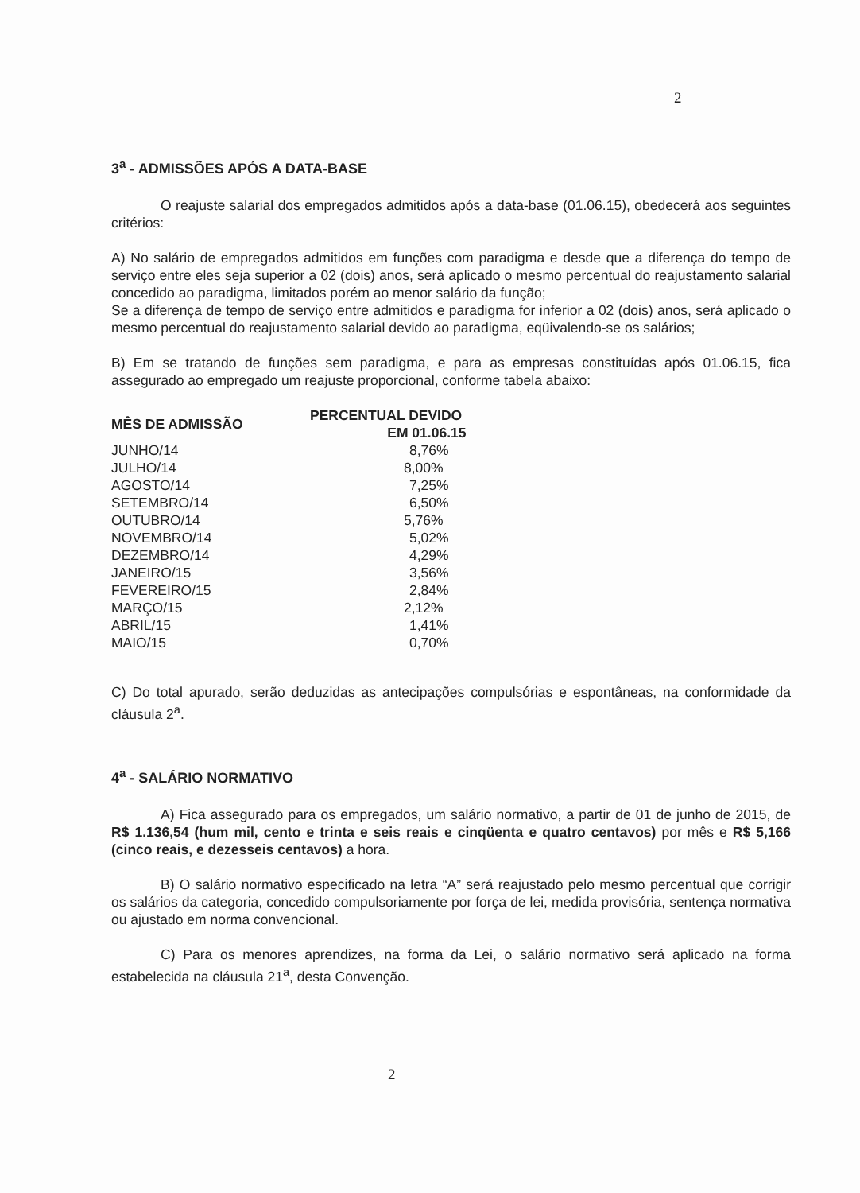2
3<sup>a</sup> - ADMISSÕES APÓS A DATA-BASE
O reajuste salarial dos empregados admitidos após a data-base (01.06.15), obedecerá aos seguintes critérios:
A) No salário de empregados admitidos em funções com paradigma e desde que a diferença do tempo de serviço entre eles seja superior a 02 (dois) anos, será aplicado o mesmo percentual do reajustamento salarial concedido ao paradigma, limitados porém ao menor salário da função;
Se a diferença de tempo de serviço entre admitidos e paradigma for inferior a 02 (dois) anos, será aplicado o mesmo percentual do reajustamento salarial devido ao paradigma, eqüivalendo-se os salários;
B) Em se tratando de funções sem paradigma, e para as empresas constituídas após 01.06.15, fica assegurado ao empregado um reajuste proporcional, conforme tabela abaixo:
| MÊS DE ADMISSÃO | PERCENTUAL DEVIDO EM 01.06.15 |
| --- | --- |
| JUNHO/14 | 8,76% |
| JULHO/14 | 8,00% |
| AGOSTO/14 | 7,25% |
| SETEMBRO/14 | 6,50% |
| OUTUBRO/14 | 5,76% |
| NOVEMBRO/14 | 5,02% |
| DEZEMBRO/14 | 4,29% |
| JANEIRO/15 | 3,56% |
| FEVEREIRO/15 | 2,84% |
| MARÇO/15 | 2,12% |
| ABRIL/15 | 1,41% |
| MAIO/15 | 0,70% |
C) Do total apurado, serão deduzidas as antecipações compulsórias e espontâneas, na conformidade da cláusula 2<sup>a</sup>.
4<sup>a</sup> - SALÁRIO NORMATIVO
A) Fica assegurado para os empregados, um salário normativo, a partir de 01 de junho de 2015, de R$ 1.136,54 (hum mil, cento e trinta e seis reais e cinqüenta e quatro centavos) por mês e R$ 5,166 (cinco reais, e dezesseis centavos) a hora.
B) O salário normativo especificado na letra “A” será reajustado pelo mesmo percentual que corrigir os salários da categoria, concedido compulsoriamente por força de lei, medida provisória, sentença normativa ou ajustado em norma convencional.
C) Para os menores aprendizes, na forma da Lei, o salário normativo será aplicado na forma estabelecida na cláusula 21<sup>a</sup>, desta Convenção.
2